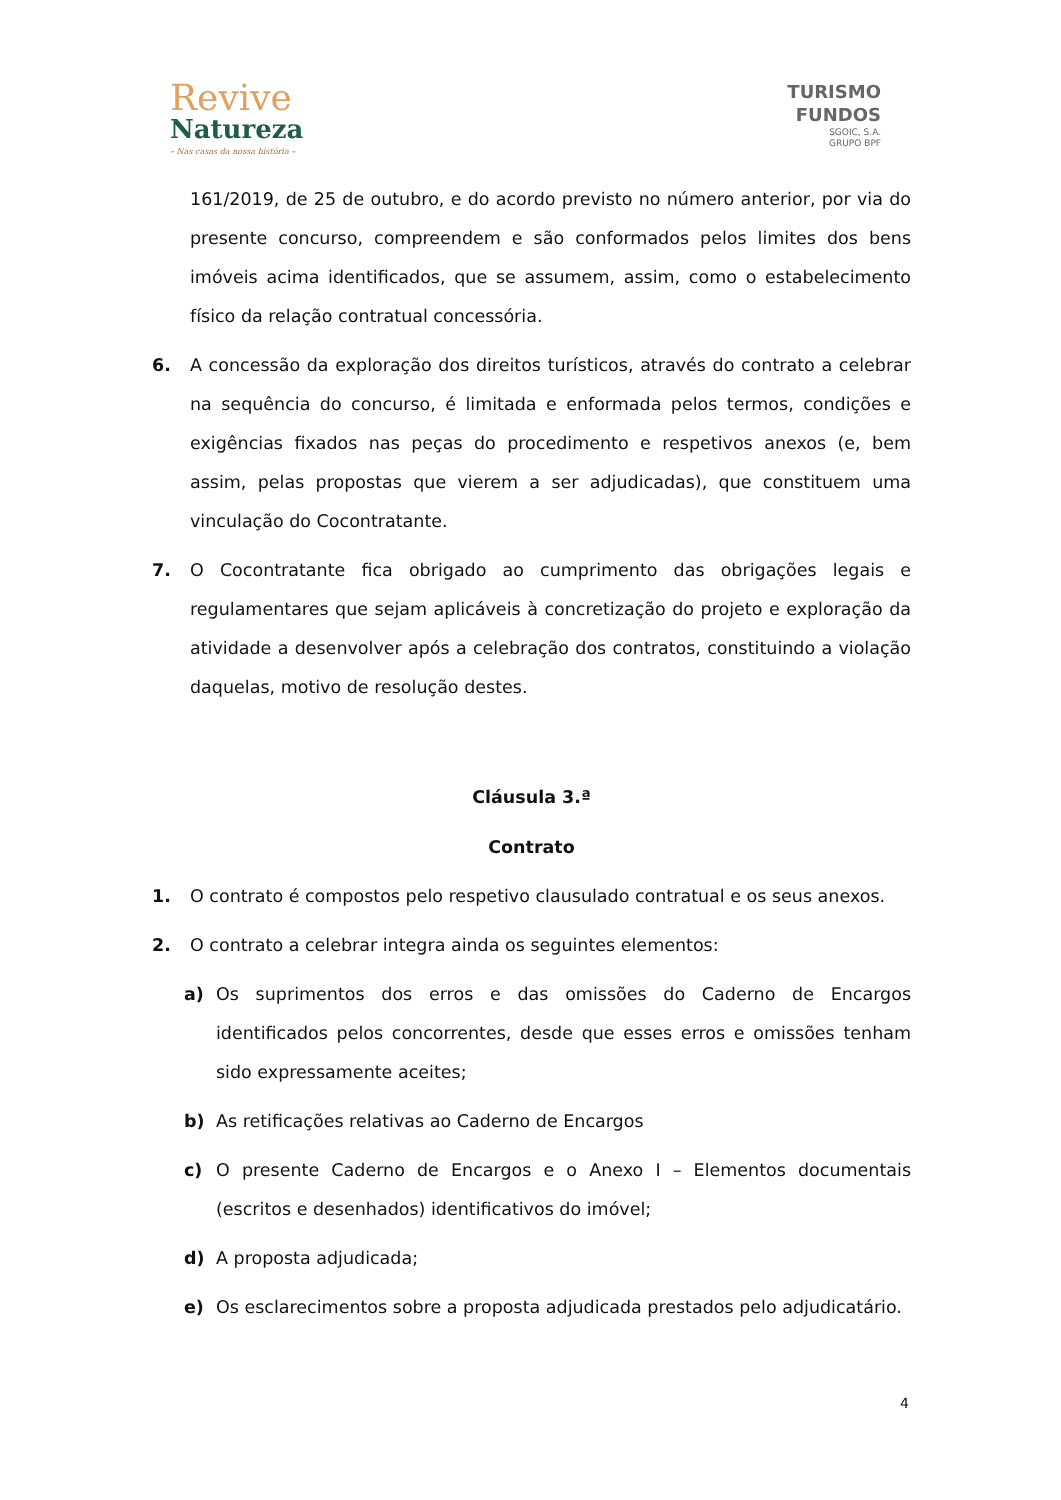Revive
Natureza
– Nas casas da nossa história –
TURISMO
FUNDOS
SGOIC, S.A.
GRUPO BPF
161/2019, de 25 de outubro, e do acordo previsto no número anterior, por via do presente concurso, compreendem e são conformados pelos limites dos bens imóveis acima identificados, que se assumem, assim, como o estabelecimento físico da relação contratual concessória.
6. A concessão da exploração dos direitos turísticos, através do contrato a celebrar na sequência do concurso, é limitada e enformada pelos termos, condições e exigências fixados nas peças do procedimento e respetivos anexos (e, bem assim, pelas propostas que vierem a ser adjudicadas), que constituem uma vinculação do Cocontratante.
7. O Cocontratante fica obrigado ao cumprimento das obrigações legais e regulamentares que sejam aplicáveis à concretização do projeto e exploração da atividade a desenvolver após a celebração dos contratos, constituindo a violação daquelas, motivo de resolução destes.
Cláusula 3.ª
Contrato
1. O contrato é compostos pelo respetivo clausulado contratual e os seus anexos.
2. O contrato a celebrar integra ainda os seguintes elementos:
a) Os suprimentos dos erros e das omissões do Caderno de Encargos identificados pelos concorrentes, desde que esses erros e omissões tenham sido expressamente aceites;
b) As retificações relativas ao Caderno de Encargos
c) O presente Caderno de Encargos e o Anexo I – Elementos documentais (escritos e desenhados) identificativos do imóvel;
d) A proposta adjudicada;
e) Os esclarecimentos sobre a proposta adjudicada prestados pelo adjudicatário.
4